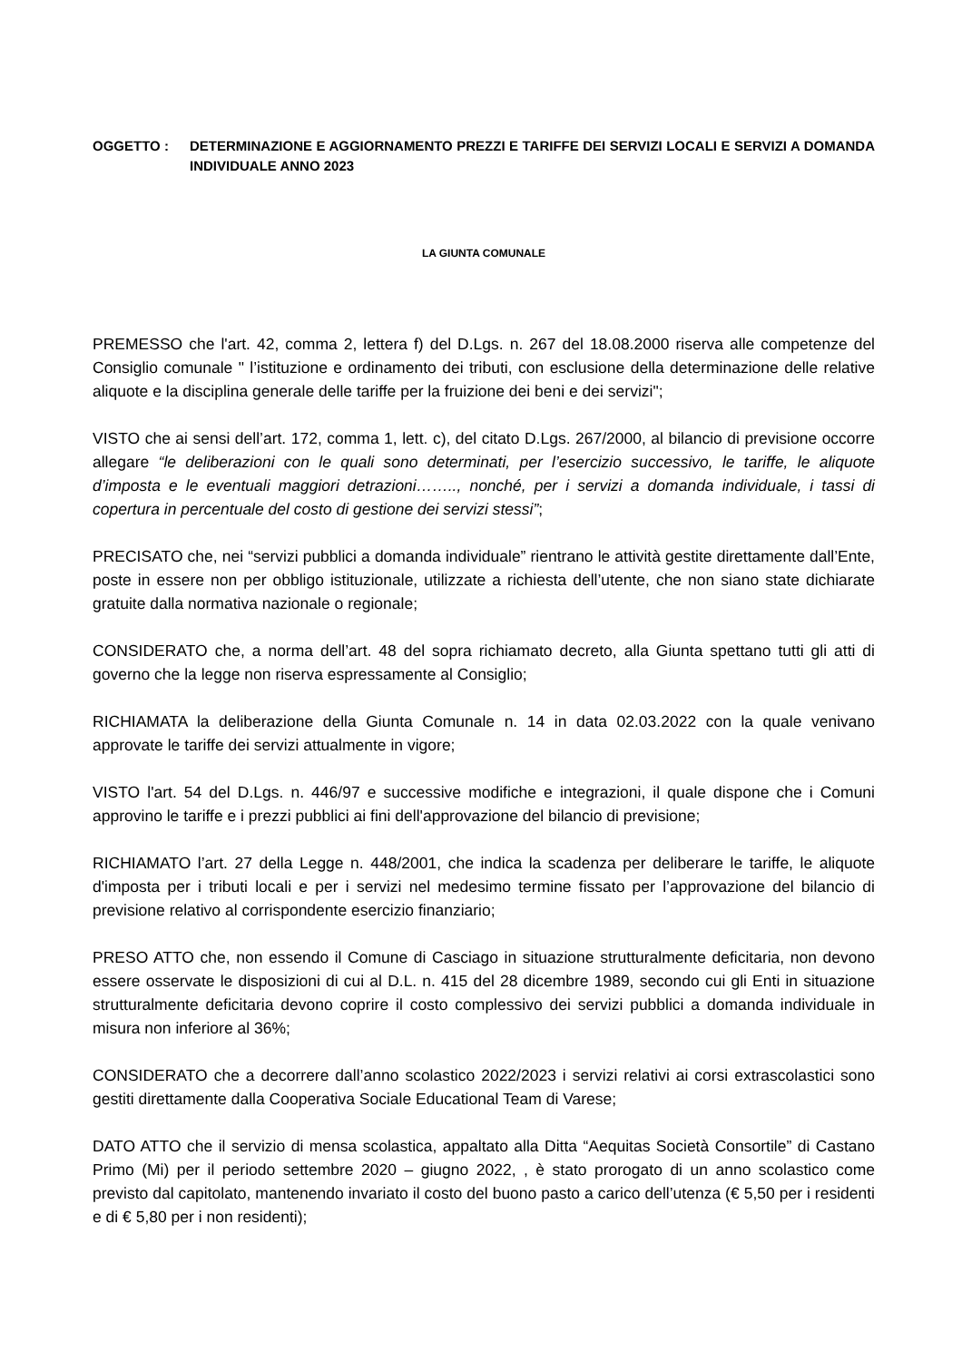OGGETTO : DETERMINAZIONE E AGGIORNAMENTO PREZZI E TARIFFE DEI SERVIZI LOCALI E SERVIZI A DOMANDA INDIVIDUALE ANNO 2023
LA GIUNTA COMUNALE
PREMESSO che l'art. 42, comma 2, lettera f) del D.Lgs. n. 267 del 18.08.2000 riserva alle competenze del Consiglio comunale " l’istituzione e ordinamento dei tributi, con esclusione della determinazione delle relative aliquote e la disciplina generale delle tariffe per la fruizione dei beni e dei servizi";
VISTO che ai sensi dell’art. 172, comma 1, lett. c), del citato D.Lgs. 267/2000, al bilancio di previsione occorre allegare “le deliberazioni con le quali sono determinati, per l’esercizio successivo, le tariffe, le aliquote d’imposta e le eventuali maggiori detrazioni…….., nonché, per i servizi a domanda individuale, i tassi di copertura in percentuale del costo di gestione dei servizi stessi”;
PRECISATO che, nei “servizi pubblici a domanda individuale” rientrano le attività gestite direttamente dall’Ente, poste in essere non per obbligo istituzionale, utilizzate a richiesta dell’utente, che non siano state dichiarate gratuite dalla normativa nazionale o regionale;
CONSIDERATO che, a norma dell’art. 48 del sopra richiamato decreto, alla Giunta spettano tutti gli atti di governo che la legge non riserva espressamente al Consiglio;
RICHIAMATA la deliberazione della Giunta Comunale n. 14 in data 02.03.2022 con la quale venivano approvate le tariffe dei servizi attualmente in vigore;
VISTO l'art. 54 del D.Lgs. n. 446/97 e successive modifiche e integrazioni, il quale dispone che i Comuni approvino le tariffe e i prezzi pubblici ai fini dell'approvazione del bilancio di previsione;
RICHIAMATO l’art. 27 della Legge n. 448/2001, che indica la scadenza per deliberare le tariffe, le aliquote d'imposta per i tributi locali e per i servizi nel medesimo termine fissato per l’approvazione del bilancio di previsione relativo al corrispondente esercizio finanziario;
PRESO ATTO che, non essendo il Comune di Casciago in situazione strutturalmente deficitaria, non devono essere osservate le disposizioni di cui al D.L. n. 415 del 28 dicembre 1989, secondo cui gli Enti in situazione strutturalmente deficitaria devono coprire il costo complessivo dei servizi pubblici a domanda individuale in misura non inferiore al 36%;
CONSIDERATO che a decorrere dall’anno scolastico 2022/2023 i servizi relativi ai corsi extrascolastici sono gestiti direttamente dalla Cooperativa Sociale Educational Team di Varese;
DATO ATTO che il servizio di mensa scolastica, appaltato alla Ditta “Aequitas Società Consortile” di Castano Primo (Mi) per il periodo settembre 2020 – giugno 2022, , è stato prorogato di un anno scolastico come previsto dal capitolato, mantenendo invariato il costo del buono pasto a carico dell’utenza (€ 5,50 per i residenti e di € 5,80 per i non residenti);